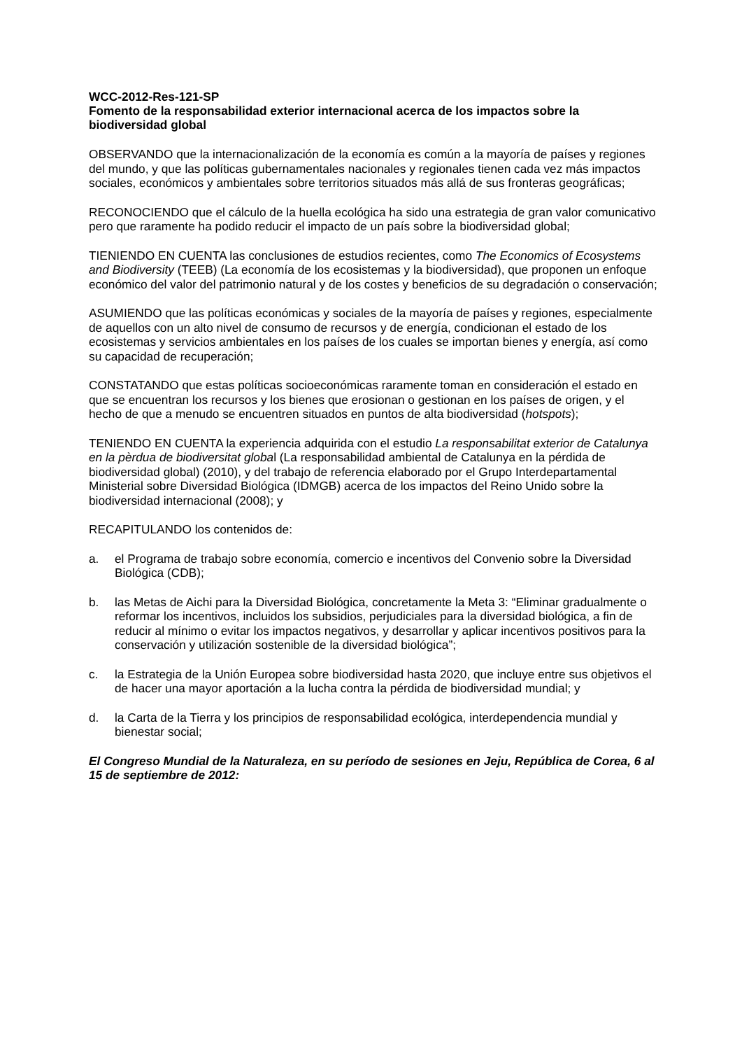WCC-2012-Res-121-SP
Fomento de la responsabilidad exterior internacional acerca de los impactos sobre la biodiversidad global
OBSERVANDO que la internacionalización de la economía es común a la mayoría de países y regiones del mundo, y que las políticas gubernamentales nacionales y regionales tienen cada vez más impactos sociales, económicos y ambientales sobre territorios situados más allá de sus fronteras geográficas;
RECONOCIENDO que el cálculo de la huella ecológica ha sido una estrategia de gran valor comunicativo pero que raramente ha podido reducir el impacto de un país sobre la biodiversidad global;
TIENIENDO EN CUENTA las conclusiones de estudios recientes, como The Economics of Ecosystems and Biodiversity (TEEB) (La economía de los ecosistemas y la biodiversidad), que proponen un enfoque económico del valor del patrimonio natural y de los costes y beneficios de su degradación o conservación;
ASUMIENDO que las políticas económicas y sociales de la mayoría de países y regiones, especialmente de aquellos con un alto nivel de consumo de recursos y de energía, condicionan el estado de los ecosistemas y servicios ambientales en los países de los cuales se importan bienes y energía, así como su capacidad de recuperación;
CONSTATANDO que estas políticas socioeconómicas raramente toman en consideración el estado en que se encuentran los recursos y los bienes que erosionan o gestionan en los países de origen, y el hecho de que a menudo se encuentren situados en puntos de alta biodiversidad (hotspots);
TENIENDO EN CUENTA la experiencia adquirida con el estudio La responsabilitat exterior de Catalunya en la pèrdua de biodiversitat global (La responsabilidad ambiental de Catalunya en la pérdida de biodiversidad global) (2010), y del trabajo de referencia elaborado por el Grupo Interdepartamental Ministerial sobre Diversidad Biológica (IDMGB) acerca de los impactos del Reino Unido sobre la biodiversidad internacional (2008); y
RECAPITULANDO los contenidos de:
a. el Programa de trabajo sobre economía, comercio e incentivos del Convenio sobre la Diversidad Biológica (CDB);
b. las Metas de Aichi para la Diversidad Biológica, concretamente la Meta 3: “Eliminar gradualmente o reformar los incentivos, incluidos los subsidios, perjudiciales para la diversidad biológica, a fin de reducir al mínimo o evitar los impactos negativos, y desarrollar y aplicar incentivos positivos para la conservación y utilización sostenible de la diversidad biológica”;
c. la Estrategia de la Unión Europea sobre biodiversidad hasta 2020, que incluye entre sus objetivos el de hacer una mayor aportación a la lucha contra la pérdida de biodiversidad mundial; y
d. la Carta de la Tierra y los principios de responsabilidad ecológica, interdependencia mundial y bienestar social;
El Congreso Mundial de la Naturaleza, en su período de sesiones en Jeju, República de Corea, 6 al 15 de septiembre de 2012: